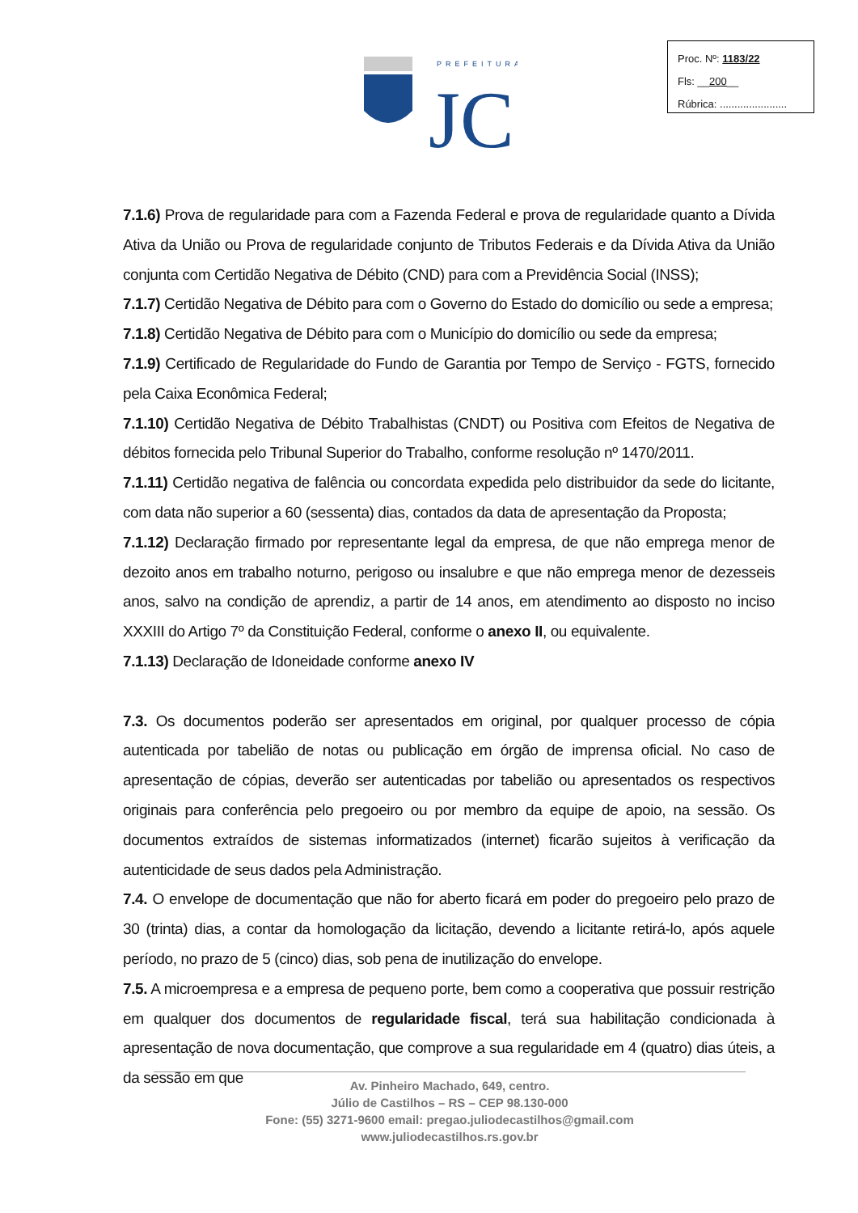Proc. Nº: 1183/22
Fls: __200__
Rúbrica: .......................
PREFEITURA
JC
7.1.6) Prova de regularidade para com a Fazenda Federal e prova de regularidade quanto a Dívida Ativa da União ou Prova de regularidade conjunto de Tributos Federais e da Dívida Ativa da União conjunta com Certidão Negativa de Débito (CND) para com a Previdência Social (INSS);
7.1.7) Certidão Negativa de Débito para com o Governo do Estado do domicílio ou sede a empresa;
7.1.8) Certidão Negativa de Débito para com o Município do domicílio ou sede da empresa;
7.1.9) Certificado de Regularidade do Fundo de Garantia por Tempo de Serviço - FGTS, fornecido pela Caixa Econômica Federal;
7.1.10) Certidão Negativa de Débito Trabalhistas (CNDT) ou Positiva com Efeitos de Negativa de débitos fornecida pelo Tribunal Superior do Trabalho, conforme resolução nº 1470/2011.
7.1.11) Certidão negativa de falência ou concordata expedida pelo distribuidor da sede do licitante, com data não superior a 60 (sessenta) dias, contados da data de apresentação da Proposta;
7.1.12) Declaração firmado por representante legal da empresa, de que não emprega menor de dezoito anos em trabalho noturno, perigoso ou insalubre e que não emprega menor de dezesseis anos, salvo na condição de aprendiz, a partir de 14 anos, em atendimento ao disposto no inciso XXXIII do Artigo 7º da Constituição Federal, conforme o anexo II, ou equivalente.
7.1.13) Declaração de Idoneidade conforme anexo IV
7.3. Os documentos poderão ser apresentados em original, por qualquer processo de cópia autenticada por tabelião de notas ou publicação em órgão de imprensa oficial. No caso de apresentação de cópias, deverão ser autenticadas por tabelião ou apresentados os respectivos originais para conferência pelo pregoeiro ou por membro da equipe de apoio, na sessão. Os documentos extraídos de sistemas informatizados (internet) ficarão sujeitos à verificação da autenticidade de seus dados pela Administração.
7.4. O envelope de documentação que não for aberto ficará em poder do pregoeiro pelo prazo de 30 (trinta) dias, a contar da homologação da licitação, devendo a licitante retirá-lo, após aquele período, no prazo de 5 (cinco) dias, sob pena de inutilização do envelope.
7.5. A microempresa e a empresa de pequeno porte, bem como a cooperativa que possuir restrição em qualquer dos documentos de regularidade fiscal, terá sua habilitação condicionada à apresentação de nova documentação, que comprove a sua regularidade em 4 (quatro) dias úteis, a da sessão em que
Av. Pinheiro Machado, 649, centro.
Júlio de Castilhos – RS – CEP 98.130-000
Fone: (55) 3271-9600 email: pregao.juliodecastilhos@gmail.com
www.juliodecastilhos.rs.gov.br